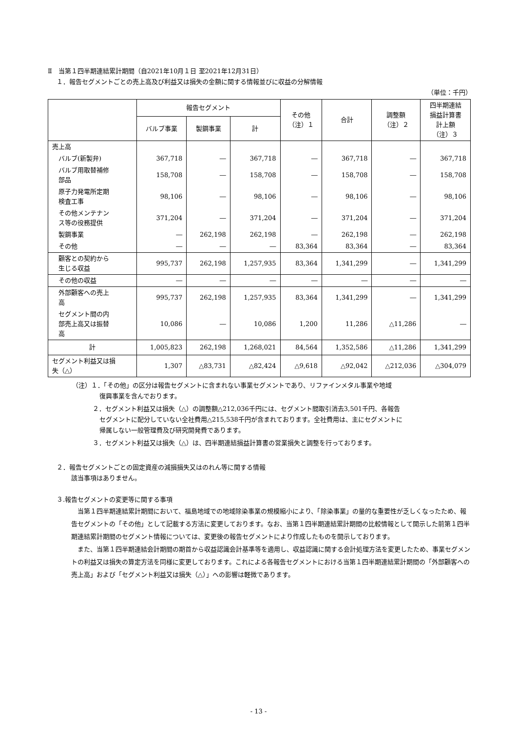Ⅱ　当第１四半期連結累計期間（自2021年10月１日 至2021年12月31日）
１．報告セグメントごとの売上高及び利益又は損失の金額に関する情報並びに収益の分解情報
（単位：千円）
| | 報告セグメント | | | その他 （注）１ | 合計 | 調整額 （注）２ | 四半期連結 損益計算書 計上額 （注）３ |
| --- | --- | --- | --- | --- | --- | --- | --- |
| | バルブ事業 | 製鋼事業 | 計 | | | | |
| 売上高 | | | | | | | |
| バルブ(新製弁) | 367,718 | ― | 367,718 | ― | 367,718 | ― | 367,718 |
| バルブ用取替補修 部品 | 158,708 | ― | 158,708 | ― | 158,708 | ― | 158,708 |
| 原子力発電所定期 検査工事 | 98,106 | ― | 98,106 | ― | 98,106 | ― | 98,106 |
| その他メンテナン ス等の役務提供 | 371,204 | ― | 371,204 | ― | 371,204 | ― | 371,204 |
| 製鋼事業 | ― | 262,198 | 262,198 | ― | 262,198 | ― | 262,198 |
| その他 | ― | ― | ― | 83,364 | 83,364 | ― | 83,364 |
| 顧客との契約から 生じる収益 | 995,737 | 262,198 | 1,257,935 | 83,364 | 1,341,299 | ― | 1,341,299 |
| その他の収益 | ― | ― | ― | ― | ― | ― | ― |
| 外部顧客への売上 高 | 995,737 | 262,198 | 1,257,935 | 83,364 | 1,341,299 | ― | 1,341,299 |
| セグメント間の内 部売上高又は振替 高 | 10,086 | ― | 10,086 | 1,200 | 11,286 | △11,286 | ― |
| 計 | 1,005,823 | 262,198 | 1,268,021 | 84,564 | 1,352,586 | △11,286 | 1,341,299 |
| セグメント利益又は損 失（△） | 1,307 | △83,731 | △82,424 | △9,618 | △92,042 | △212,036 | △304,079 |
（注）１．「その他」の区分は報告セグメントに含まれない事業セグメントであり、リファインメタル事業や地域
復興事業を含んでおります。
２．セグメント利益又は損失（△）の調整額△212,036千円には、セグメント間取引消去3,501千円、各報告
セグメントに配分していない全社費用△215,538千円が含まれております。全社費用は、主にセグメントに
帰属しない一般管理費及び研究開発費であります。
３．セグメント利益又は損失（△）は、四半期連結損益計算書の営業損失と調整を行っております。
２．報告セグメントごとの固定資産の減損損失又はのれん等に関する情報
該当事項はありません。
３.報告セグメントの変更等に関する事項
　当第１四半期連結累計期間において、福島地域での地域除染事業の規模縮小により、「除染事業」の量的な重要性が乏しくなったため、報告セグメントの「その他」として記載する方法に変更しております。なお、当第１四半期連結累計期間の比較情報として開示した前第１四半期連結累計期間のセグメント情報については、変更後の報告セグメントにより作成したものを開示しております。
　また、当第１四半期連結会計期間の期首から収益認識会計基準等を適用し、収益認識に関する会計処理方法を変更したため、事業セグメントの利益又は損失の算定方法を同様に変更しております。これによる各報告セグメントにおける当第１四半期連結累計期間の「外部顧客への売上高」および「セグメント利益又は損失（△）」への影響は軽微であります。
- 13 -